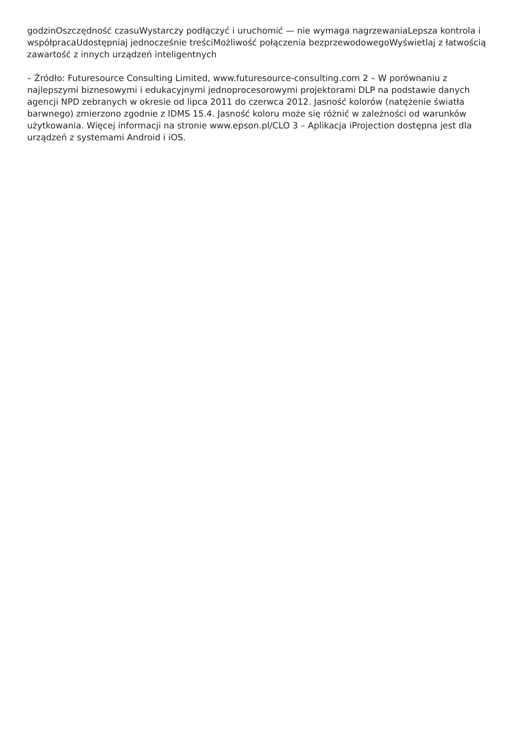godzinOszczędność czasuWystarczy podłączyć i uruchomić — nie wymaga nagrzewaniaLepsza kontrola i współpracaUdostępniaj jednocześnie treściMożliwość połączenia bezprzewodowegoWyświetlaj z łatwością zawartość z innych urządzeń inteligentnych
– Źródło: Futuresource Consulting Limited, www.futuresource-consulting.com 2 – W porównaniu z najlepszymi biznesowymi i edukacyjnymi jednoprocesorowymi projektorami DLP na podstawie danych agencji NPD zebranych w okresie od lipca 2011 do czerwca 2012. Jasność kolorów (natężenie światła barwnego) zmierzono zgodnie z IDMS 15.4. Jasność koloru może się różnić w zależności od warunków użytkowania. Więcej informacji na stronie www.epson.pl/CLO 3 – Aplikacja iProjection dostępna jest dla urządzeń z systemami Android i iOS.